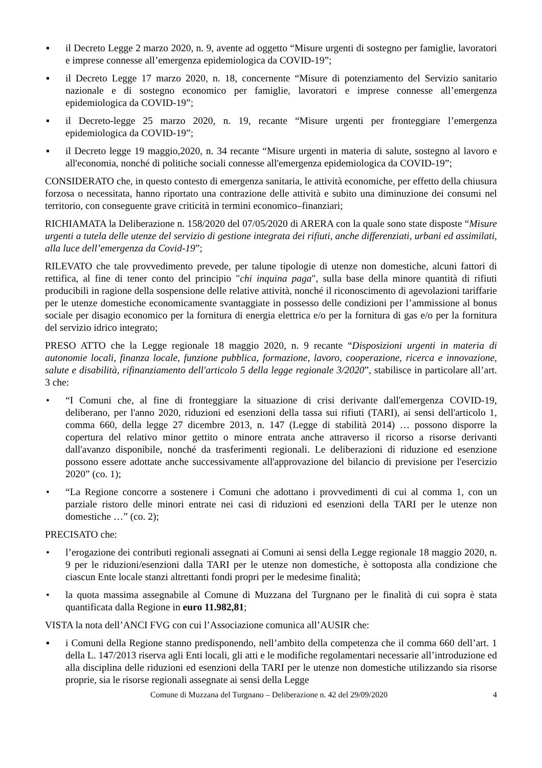▪ il Decreto Legge 2 marzo 2020, n. 9, avente ad oggetto “Misure urgenti di sostegno per famiglie, lavoratori e imprese connesse all’emergenza epidemiologica da COVID-19”;
▪ il Decreto Legge 17 marzo 2020, n. 18, concernente “Misure di potenziamento del Servizio sanitario nazionale e di sostegno economico per famiglie, lavoratori e imprese connesse all’emergenza epidemiologica da COVID-19”;
▪ il Decreto-legge 25 marzo 2020, n. 19, recante “Misure urgenti per fronteggiare l’emergenza epidemiologica da COVID-19”;
▪ il Decreto legge 19 maggio,2020, n. 34 recante “Misure urgenti in materia di salute, sostegno al lavoro e all'economia, nonché di politiche sociali connesse all'emergenza epidemiologica da COVID-19”;
CONSIDERATO che, in questo contesto di emergenza sanitaria, le attività economiche, per effetto della chiusura forzosa o necessitata, hanno riportato una contrazione delle attività e subito una diminuzione dei consumi nel territorio, con conseguente grave criticità in termini economico–finanziari;
RICHIAMATA la Deliberazione n. 158/2020 del 07/05/2020 di ARERA con la quale sono state disposte “Misure urgenti a tutela delle utenze del servizio di gestione integrata dei rifiuti, anche differenziati, urbani ed assimilati, alla luce dell’emergenza da Covid-19”;
RILEVATO che tale provvedimento prevede, per talune tipologie di utenze non domestiche, alcuni fattori di rettifica, al fine di tener conto del principio "chi inquina paga", sulla base della minore quantità di rifiuti producibili in ragione della sospensione delle relative attività, nonché il riconoscimento di agevolazioni tariffarie per le utenze domestiche economicamente svantaggiate in possesso delle condizioni per l’ammissione al bonus sociale per disagio economico per la fornitura di energia elettrica e/o per la fornitura di gas e/o per la fornitura del servizio idrico integrato;
PRESO ATTO che la Legge regionale 18 maggio 2020, n. 9 recante “Disposizioni urgenti in materia di autonomie locali, finanza locale, funzione pubblica, formazione, lavoro, cooperazione, ricerca e innovazione, salute e disabilità, rifinanziamento dell'articolo 5 della legge regionale 3/2020”, stabilisce in particolare all’art. 3 che:
• “I Comuni che, al fine di fronteggiare la situazione di crisi derivante dall'emergenza COVID-19, deliberano, per l'anno 2020, riduzioni ed esenzioni della tassa sui rifiuti (TARI), ai sensi dell'articolo 1, comma 660, della legge 27 dicembre 2013, n. 147 (Legge di stabilità 2014) … possono disporre la copertura del relativo minor gettito o minore entrata anche attraverso il ricorso a risorse derivanti dall'avanzo disponibile, nonché da trasferimenti regionali. Le deliberazioni di riduzione ed esenzione possono essere adottate anche successivamente all'approvazione del bilancio di previsione per l'esercizio 2020” (co. 1);
• “La Regione concorre a sostenere i Comuni che adottano i provvedimenti di cui al comma 1, con un parziale ristoro delle minori entrate nei casi di riduzioni ed esenzioni della TARI per le utenze non domestiche …” (co. 2);
PRECISATO che:
• l’erogazione dei contributi regionali assegnati ai Comuni ai sensi della Legge regionale 18 maggio 2020, n. 9 per le riduzioni/esenzioni dalla TARI per le utenze non domestiche, è sottoposta alla condizione che ciascun Ente locale stanzi altrettanti fondi propri per le medesime finalità;
• la quota massima assegnabile al Comune di Muzzana del Turgnano per le finalità di cui sopra è stata quantificata dalla Regione in euro 11.982,81;
VISTA la nota dell’ANCI FVG con cui l’Associazione comunica all’AUSIR che:
▪ i Comuni della Regione stanno predisponendo, nell’ambito della competenza che il comma 660 dell’art. 1 della L. 147/2013 riserva agli Enti locali, gli atti e le modifiche regolamentari necessarie all’introduzione ed alla disciplina delle riduzioni ed esenzioni della TARI per le utenze non domestiche utilizzando sia risorse proprie, sia le risorse regionali assegnate ai sensi della Legge
Comune di Muzzana del Turgnano – Deliberazione n. 42 del 29/09/2020 4